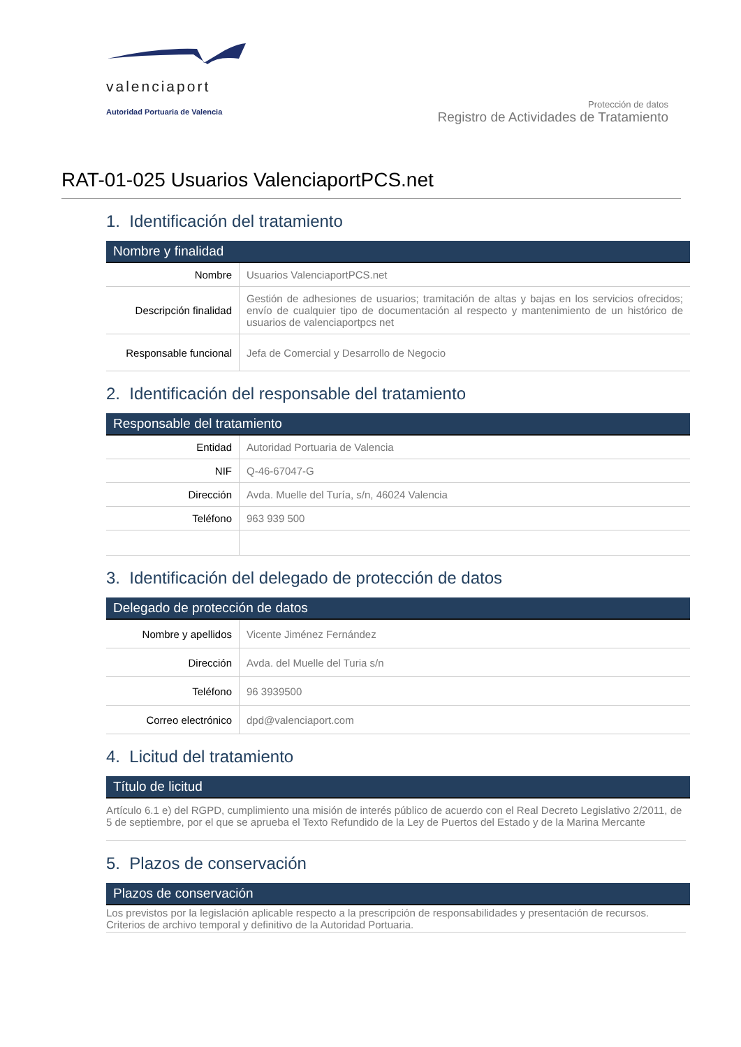valenciaport
Autoridad Portuaria de Valencia
Protección de datos
Registro de Actividades de Tratamiento
RAT-01-025 Usuarios ValenciaportPCS.net
1. Identificación del tratamiento
Nombre y finalidad
| Nombre | Usuarios ValenciaportPCS.net |
| Descripción finalidad | Gestión de adhesiones de usuarios; tramitación de altas y bajas en los servicios ofrecidos; envío de cualquier tipo de documentación al respecto y mantenimiento de un histórico de usuarios de valenciaportpcs net |
| Responsable funcional | Jefa de Comercial y Desarrollo de Negocio |
2. Identificación del responsable del tratamiento
Responsable del tratamiento
| Entidad | Autoridad Portuaria de Valencia |
| NIF | Q-46-67047-G |
| Dirección | Avda. Muelle del Turía, s/n, 46024 Valencia |
| Teléfono | 963 939 500 |
3. Identificación del delegado de protección de datos
Delegado de protección de datos
| Nombre y apellidos | Vicente Jiménez Fernández |
| Dirección | Avda. del Muelle del Turia s/n |
| Teléfono | 96 3939500 |
| Correo electrónico | dpd@valenciaport.com |
4. Licitud del tratamiento
Título de licitud
Artículo 6.1 e) del RGPD, cumplimiento una misión de interés público de acuerdo con el Real Decreto Legislativo 2/2011, de 5 de septiembre, por el que se aprueba el Texto Refundido de la Ley de Puertos del Estado y de la Marina Mercante
5. Plazos de conservación
Plazos de conservación
Los previstos por la legislación aplicable respecto a la prescripción de responsabilidades y presentación de recursos. Criterios de archivo temporal y definitivo de la Autoridad Portuaria.